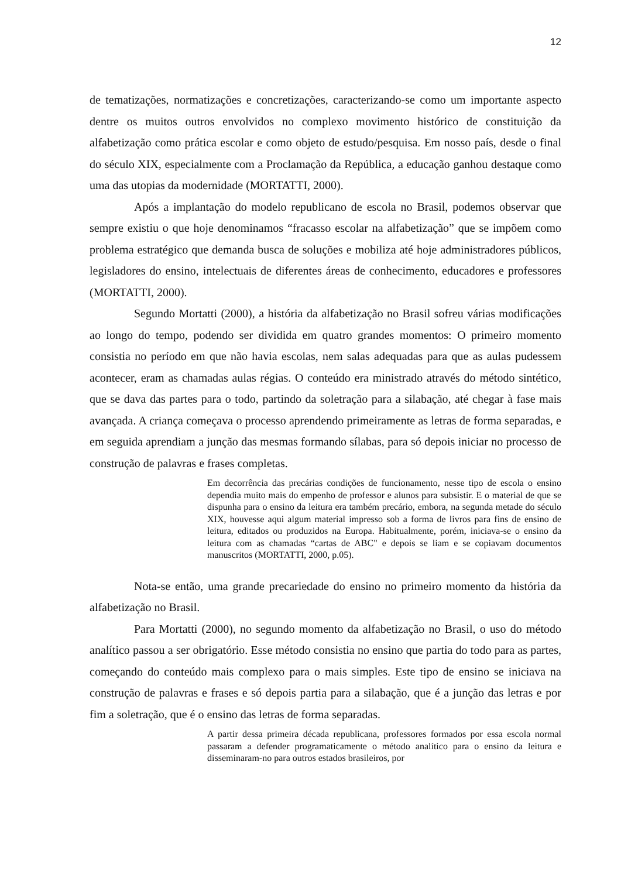12
de tematizações, normatizações e concretizações, caracterizando-se como um importante aspecto dentre os muitos outros envolvidos no complexo movimento histórico de constituição da alfabetização como prática escolar e como objeto de estudo/pesquisa. Em nosso país, desde o final do século XIX, especialmente com a Proclamação da República, a educação ganhou destaque como uma das utopias da modernidade (MORTATTI, 2000).
Após a implantação do modelo republicano de escola no Brasil, podemos observar que sempre existiu o que hoje denominamos “fracasso escolar na alfabetização” que se impõem como problema estratégico que demanda busca de soluções e mobiliza até hoje administradores públicos, legisladores do ensino, intelectuais de diferentes áreas de conhecimento, educadores e professores (MORTATTI, 2000).
Segundo Mortatti (2000), a história da alfabetização no Brasil sofreu várias modificações ao longo do tempo, podendo ser dividida em quatro grandes momentos: O primeiro momento consistia no período em que não havia escolas, nem salas adequadas para que as aulas pudessem acontecer, eram as chamadas aulas régias. O conteúdo era ministrado através do método sintético, que se dava das partes para o todo, partindo da soletração para a silabação, até chegar à fase mais avançada. A criança começava o processo aprendendo primeiramente as letras de forma separadas, e em seguida aprendiam a junção das mesmas formando sílabas, para só depois iniciar no processo de construção de palavras e frases completas.
Em decorrência das precárias condições de funcionamento, nesse tipo de escola o ensino dependia muito mais do empenho de professor e alunos para subsistir. E o material de que se dispunha para o ensino da leitura era também precário, embora, na segunda metade do século XIX, houvesse aqui algum material impresso sob a forma de livros para fins de ensino de leitura, editados ou produzidos na Europa. Habitualmente, porém, iniciava-se o ensino da leitura com as chamadas “cartas de ABC" e depois se liam e se copiavam documentos manuscritos (MORTATTI, 2000, p.05).
Nota-se então, uma grande precariedade do ensino no primeiro momento da história da alfabetização no Brasil.
Para Mortatti (2000), no segundo momento da alfabetização no Brasil, o uso do método analítico passou a ser obrigatório. Esse método consistia no ensino que partia do todo para as partes, começando do conteúdo mais complexo para o mais simples. Este tipo de ensino se iniciava na construção de palavras e frases e só depois partia para a silabação, que é a junção das letras e por fim a soletração, que é o ensino das letras de forma separadas.
A partir dessa primeira década republicana, professores formados por essa escola normal passaram a defender programaticamente o método analítico para o ensino da leitura e disseminaram-no para outros estados brasileiros, por